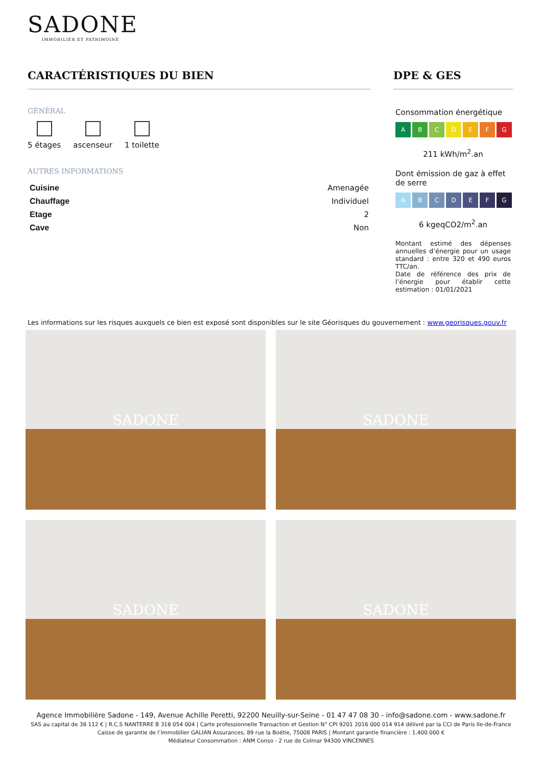SADONE
IMMOBILIER ET PATRIMOINE
CARACTÉRISTIQUES DU BIEN
GÉNÉRAL
5 étages ascenseur 1 toilette
AUTRES INFORMATIONS
| Cuisine | Amenagée |
| Chauffage | Individuel |
| Etage | 2 |
| Cave | Non |
DPE & GES
Consommation énergétique
ABCDEFG
211 kWh/m<sup>2</sup>.an
Dont émission de gaz à effet de serre
ABCDEFG
6 kgeqCO2/m<sup>2</sup>.an
Montant estimé des dépenses annuelles d’énergie pour un usage standard : entre 320 et 490 euros TTC/an.
Date de référence des prix de l’énergie pour établir cette estimation : 01/01/2021
Les informations sur les risques auxquels ce bien est exposé sont disponibles sur le site Géorisques du gouvernement : www.georisques.gouv.fr
SADONE
SADONE
SADONE
SADONE
Agence Immobilière Sadone - 149, Avenue Achille Peretti, 92200 Neuilly-sur-Seine - 01 47 47 08 30 - info@sadone.com - www.sadone.fr
SAS au capital de 38 112 € | R.C.S NANTERRE B 318 054 004 | Carte professionnelle Transaction et Gestion N° CPI 9201 2016 000 014 914 délivré par la CCI de Paris Ile-de-France
Caisse de garantie de l’immobilier GALIAN Assurances, 89 rue la Boétie, 75008 PARIS | Montant garantie financière : 1.400.000 €
Médiateur Consommation : ANM Conso - 2 rue de Colmar 94300 VINCENNES